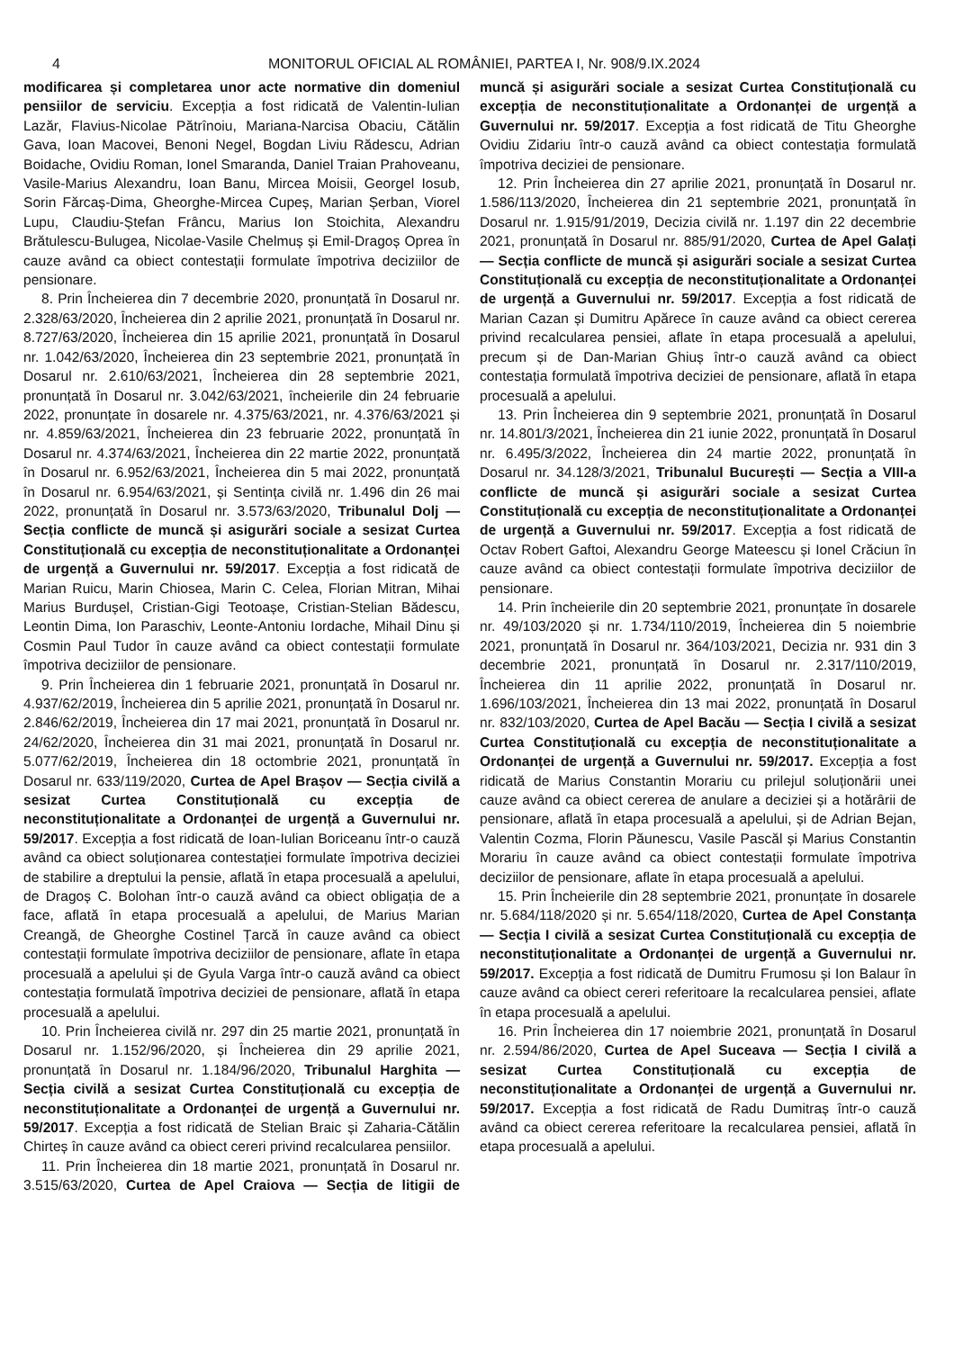4 MONITORUL OFICIAL AL ROMÂNIEI, PARTEA I, Nr. 908/9.IX.2024
modificarea și completarea unor acte normative din domeniul pensiilor de serviciu. Excepția a fost ridicată de Valentin-Iulian Lazăr, Flavius-Nicolae Pătrînoiu, Mariana-Narcisa Obaciu, Cătălin Gava, Ioan Macovei, Benoni Negel, Bogdan Liviu Rădescu, Adrian Boidache, Ovidiu Roman, Ionel Smaranda, Daniel Traian Prahoveanu, Vasile-Marius Alexandru, Ioan Banu, Mircea Moisii, Georgel Iosub, Sorin Fărcaș-Dima, Gheorghe-Mircea Cupeș, Marian Șerban, Viorel Lupu, Claudiu-Ștefan Frâncu, Marius Ion Stoichita, Alexandru Brătulescu-Bulugea, Nicolae-Vasile Chelmuș și Emil-Dragoș Oprea în cauze având ca obiect contestații formulate împotriva deciziilor de pensionare.
8. Prin Încheierea din 7 decembrie 2020, pronunțată în Dosarul nr. 2.328/63/2020, Încheierea din 2 aprilie 2021, pronunțată în Dosarul nr. 8.727/63/2020, Încheierea din 15 aprilie 2021, pronunțată în Dosarul nr. 1.042/63/2020, Încheierea din 23 septembrie 2021, pronunțată în Dosarul nr. 2.610/63/2021, Încheierea din 28 septembrie 2021, pronunțată în Dosarul nr. 3.042/63/2021, încheierile din 24 februarie 2022, pronunțate în dosarele nr. 4.375/63/2021, nr. 4.376/63/2021 și nr. 4.859/63/2021, Încheierea din 23 februarie 2022, pronunțată în Dosarul nr. 4.374/63/2021, Încheierea din 22 martie 2022, pronunțată în Dosarul nr. 6.952/63/2021, Încheierea din 5 mai 2022, pronunțată în Dosarul nr. 6.954/63/2021, și Sentința civilă nr. 1.496 din 26 mai 2022, pronunțată în Dosarul nr. 3.573/63/2020, Tribunalul Dolj — Secția conflicte de muncă și asigurări sociale a sesizat Curtea Constituțională cu excepția de neconstituționalitate a Ordonanței de urgență a Guvernului nr. 59/2017. Excepția a fost ridicată de Marian Ruicu, Marin Chiosea, Marin C. Celea, Florian Mitran, Mihai Marius Burdușel, Cristian-Gigi Teotoașe, Cristian-Stelian Bădescu, Leontin Dima, Ion Paraschiv, Leonte-Antoniu Iordache, Mihail Dinu și Cosmin Paul Tudor în cauze având ca obiect contestații formulate împotriva deciziilor de pensionare.
9. Prin Încheierea din 1 februarie 2021, pronunțată în Dosarul nr. 4.937/62/2019, Încheierea din 5 aprilie 2021, pronunțată în Dosarul nr. 2.846/62/2019, Încheierea din 17 mai 2021, pronunțată în Dosarul nr. 24/62/2020, Încheierea din 31 mai 2021, pronunțată în Dosarul nr. 5.077/62/2019, Încheierea din 18 octombrie 2021, pronunțată în Dosarul nr. 633/119/2020, Curtea de Apel Brașov — Secția civilă a sesizat Curtea Constituțională cu excepția de neconstituționalitate a Ordonanței de urgență a Guvernului nr. 59/2017. Excepția a fost ridicată de Ioan-Iulian Boriceanu într-o cauză având ca obiect soluționarea contestației formulate împotriva deciziei de stabilire a dreptului la pensie, aflată în etapa procesuală a apelului, de Dragoș C. Bolohan într-o cauză având ca obiect obligația de a face, aflată în etapa procesuală a apelului, de Marius Marian Creangă, de Gheorghe Costinel Țarcă în cauze având ca obiect contestații formulate împotriva deciziilor de pensionare, aflate în etapa procesuală a apelului și de Gyula Varga într-o cauză având ca obiect contestația formulată împotriva deciziei de pensionare, aflată în etapa procesuală a apelului.
10. Prin Încheierea civilă nr. 297 din 25 martie 2021, pronunțată în Dosarul nr. 1.152/96/2020, și Încheierea din 29 aprilie 2021, pronunțată în Dosarul nr. 1.184/96/2020, Tribunalul Harghita — Secția civilă a sesizat Curtea Constituțională cu excepția de neconstituționalitate a Ordonanței de urgență a Guvernului nr. 59/2017. Excepția a fost ridicată de Stelian Braic și Zaharia-Cătălin Chirteș în cauze având ca obiect cereri privind recalcularea pensiilor.
11. Prin Încheierea din 18 martie 2021, pronunțată în Dosarul nr. 3.515/63/2020, Curtea de Apel Craiova — Secția de litigii de muncă și asigurări sociale a sesizat Curtea Constituțională cu excepția de neconstituționalitate a Ordonanței de urgență a Guvernului nr. 59/2017. Excepția a fost ridicată de Titu Gheorghe Ovidiu Zidariu într-o cauză având ca obiect contestația formulată împotriva deciziei de pensionare.
12. Prin Încheierea din 27 aprilie 2021, pronunțată în Dosarul nr. 1.586/113/2020, Încheierea din 21 septembrie 2021, pronunțată în Dosarul nr. 1.915/91/2019, Decizia civilă nr. 1.197 din 22 decembrie 2021, pronunțată în Dosarul nr. 885/91/2020, Curtea de Apel Galați — Secția conflicte de muncă și asigurări sociale a sesizat Curtea Constituțională cu excepția de neconstituționalitate a Ordonanței de urgență a Guvernului nr. 59/2017. Excepția a fost ridicată de Marian Cazan și Dumitru Apărece în cauze având ca obiect cererea privind recalcularea pensiei, aflate în etapa procesuală a apelului, precum și de Dan-Marian Ghiuș într-o cauză având ca obiect contestația formulată împotriva deciziei de pensionare, aflată în etapa procesuală a apelului.
13. Prin Încheierea din 9 septembrie 2021, pronunțată în Dosarul nr. 14.801/3/2021, Încheierea din 21 iunie 2022, pronunțată în Dosarul nr. 6.495/3/2022, Încheierea din 24 martie 2022, pronunțată în Dosarul nr. 34.128/3/2021, Tribunalul București — Secția a VIII-a conflicte de muncă și asigurări sociale a sesizat Curtea Constituțională cu excepția de neconstituționalitate a Ordonanței de urgență a Guvernului nr. 59/2017. Excepția a fost ridicată de Octav Robert Gaftoi, Alexandru George Mateescu și Ionel Crăciun în cauze având ca obiect contestații formulate împotriva deciziilor de pensionare.
14. Prin încheierile din 20 septembrie 2021, pronunțate în dosarele nr. 49/103/2020 și nr. 1.734/110/2019, Încheierea din 5 noiembrie 2021, pronunțată în Dosarul nr. 364/103/2021, Decizia nr. 931 din 3 decembrie 2021, pronunțată în Dosarul nr. 2.317/110/2019, Încheierea din 11 aprilie 2022, pronunțată în Dosarul nr. 1.696/103/2021, Încheierea din 13 mai 2022, pronunțată în Dosarul nr. 832/103/2020, Curtea de Apel Bacău — Secția I civilă a sesizat Curtea Constituțională cu excepția de neconstituționalitate a Ordonanței de urgență a Guvernului nr. 59/2017. Excepția a fost ridicată de Marius Constantin Morariu cu prilejul soluționării unei cauze având ca obiect cererea de anulare a deciziei și a hotărârii de pensionare, aflată în etapa procesuală a apelului, și de Adrian Bejan, Valentin Cozma, Florin Păunescu, Vasile Pascăl și Marius Constantin Morariu în cauze având ca obiect contestații formulate împotriva deciziilor de pensionare, aflate în etapa procesuală a apelului.
15. Prin Încheierile din 28 septembrie 2021, pronunțate în dosarele nr. 5.684/118/2020 și nr. 5.654/118/2020, Curtea de Apel Constanța — Secția I civilă a sesizat Curtea Constituțională cu excepția de neconstituționalitate a Ordonanței de urgență a Guvernului nr. 59/2017. Excepția a fost ridicată de Dumitru Frumosu și Ion Balaur în cauze având ca obiect cereri referitoare la recalcularea pensiei, aflate în etapa procesuală a apelului.
16. Prin Încheierea din 17 noiembrie 2021, pronunțată în Dosarul nr. 2.594/86/2020, Curtea de Apel Suceava — Secția I civilă a sesizat Curtea Constituțională cu excepția de neconstituționalitate a Ordonanței de urgență a Guvernului nr. 59/2017. Excepția a fost ridicată de Radu Dumitraș într-o cauză având ca obiect cererea referitoare la recalcularea pensiei, aflată în etapa procesuală a apelului.